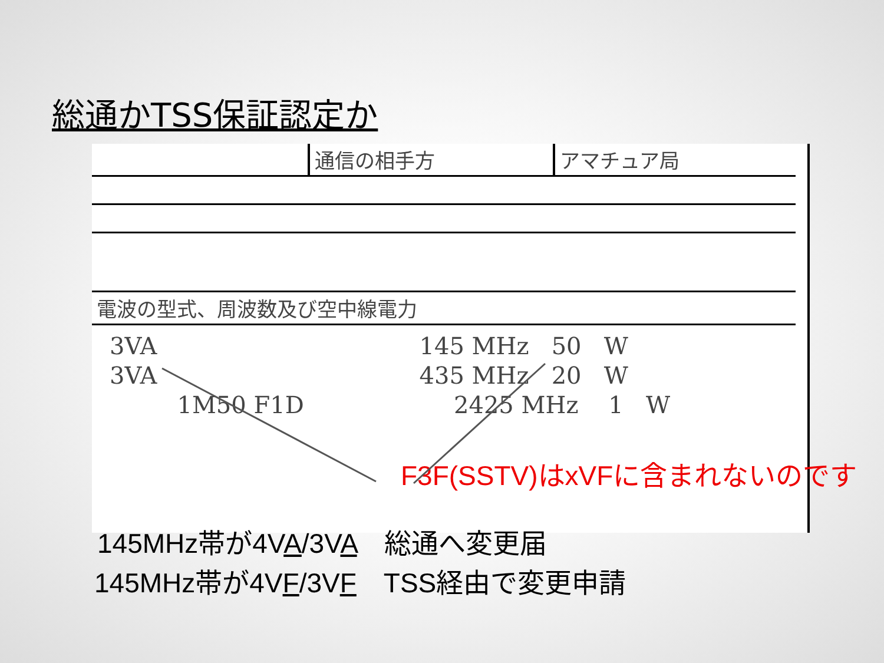総通かTSS保証認定か
| | 通信の相手方 | アマチュア局 |
| 電波の型式、周波数及び空中線電力 | | |
3VA 145 MHz 50 W 3VA 435 MHz 20 W 1M50 F1D 2425 MHz 1 W
F3F(SSTV)はxVFに含まれないのです
145MHz帯が4VA/3VA　総通へ変更届
145MHz帯が4VF/3VF　TSS経由で変更申請